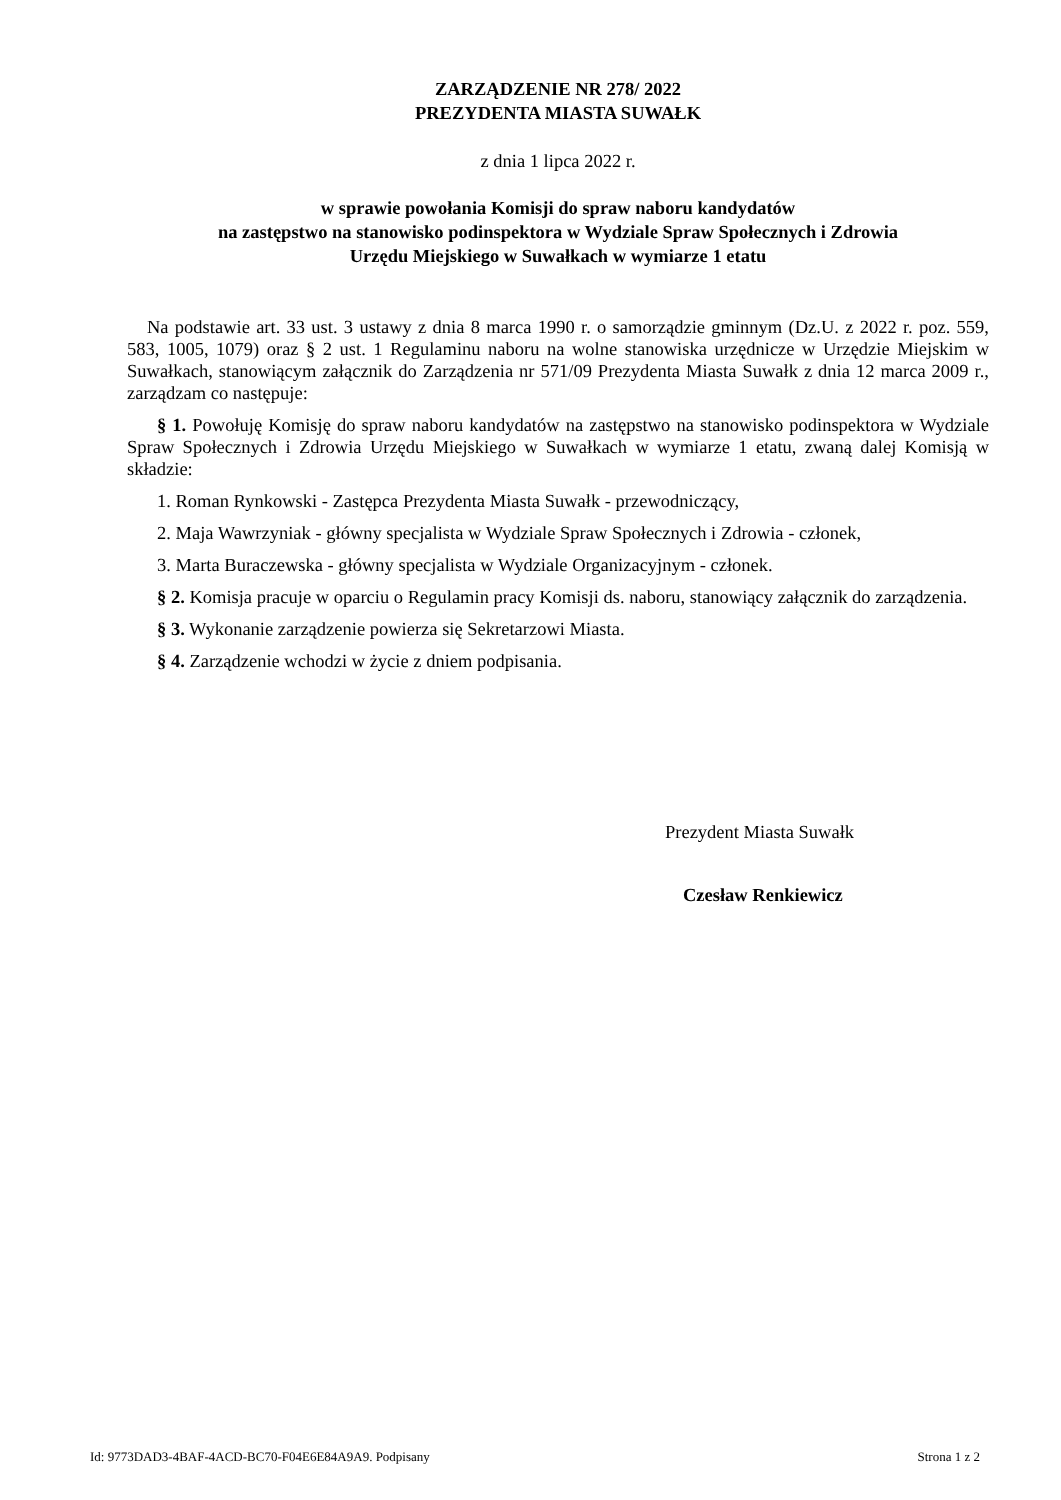ZARZĄDZENIE NR 278/ 2022
PREZYDENTA MIASTA SUWAŁK
z dnia 1 lipca 2022 r.
w sprawie powołania Komisji do spraw naboru kandydatów
na zastępstwo na stanowisko podinspektora w Wydziale Spraw Społecznych i Zdrowia
Urzędu Miejskiego w Suwałkach w wymiarze 1 etatu
Na podstawie art. 33 ust. 3 ustawy z dnia 8 marca 1990 r. o samorządzie gminnym (Dz.U. z 2022 r. poz. 559, 583, 1005, 1079) oraz § 2 ust. 1 Regulaminu naboru na wolne stanowiska urzędnicze w Urzędzie Miejskim w Suwałkach, stanowiącym załącznik do Zarządzenia nr 571/09 Prezydenta Miasta Suwałk z dnia 12 marca 2009 r., zarządzam co następuje:
§ 1. Powołuję Komisję do spraw naboru kandydatów na zastępstwo na stanowisko podinspektora w Wydziale Spraw Społecznych i Zdrowia Urzędu Miejskiego w Suwałkach w wymiarze 1 etatu, zwaną dalej Komisją w składzie:
1. Roman Rynkowski - Zastępca Prezydenta Miasta Suwałk - przewodniczący,
2. Maja Wawrzyniak - główny specjalista w Wydziale Spraw Społecznych i Zdrowia - członek,
3. Marta Buraczewska - główny specjalista w Wydziale Organizacyjnym - członek.
§ 2. Komisja pracuje w oparciu o Regulamin pracy Komisji ds. naboru, stanowiący załącznik do zarządzenia.
§ 3. Wykonanie zarządzenie powierza się Sekretarzowi Miasta.
§ 4. Zarządzenie wchodzi w życie z dniem podpisania.
Prezydent Miasta Suwałk
Czesław Renkiewicz
Id: 9773DAD3-4BAF-4ACD-BC70-F04E6E84A9A9. Podpisany Strona 1 z 2